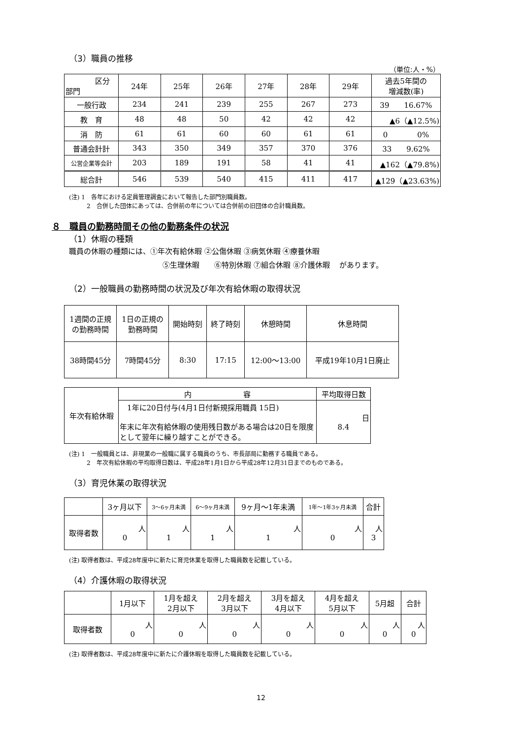（3）職員の推移
（単位:人・%）
| 区分 部門 | 24年 | 25年 | 26年 | 27年 | 28年 | 29年 | 過去5年間の 増減数(率) |
| --- | --- | --- | --- | --- | --- | --- | --- |
| 一般行政 | 234 | 241 | 239 | 255 | 267 | 273 | 39 16.67% |
| 教 育 | 48 | 48 | 50 | 42 | 42 | 42 | ▲6（▲12.5%) |
| 消 防 | 61 | 61 | 60 | 60 | 61 | 61 | 0 0% |
| 普通会計計 | 343 | 350 | 349 | 357 | 370 | 376 | 33 9.62% |
| 公営企業等会計 | 203 | 189 | 191 | 58 | 41 | 41 | ▲162（▲79.8%) |
| 総合計 | 546 | 539 | 540 | 415 | 411 | 417 | ▲129（▲23.63%) |
(注) 1　各年における定員管理調査において報告した部門別職員数。
　　　2　合併した団体にあっては、合併前の年については合併前の旧団体の合計職員数。
８　職員の勤務時間その他の勤務条件の状況
（1）休暇の種類
職員の休暇の種類には、①年次有給休暇 ②公傷休暇 ③病気休暇 ④療養休暇
⑤生理休暇　　⑥特別休暇 ⑦組合休暇 ⑧介護休暇　 があります。
（2）一般職員の勤務時間の状況及び年次有給休暇の取得状況
| 1週間の正規 の勤務時間 | 1日の正規の 勤務時間 | 開始時刻 | 終了時刻 | 休憩時間 | 休息時間 |
| --- | --- | --- | --- | --- | --- |
| 38時間45分 | 7時間45分 | 8:30 | 17:15 | 12:00～13:00 | 平成19年10月1日廃止 |
| 年次有給休暇 | 内 容 | 平均取得日数 |
| | 1年に20日付与(4月1日付新規採用職員 15日) 年末に年次有給休暇の使用残日数がある場合は20日を限度として翌年に繰り越すことができる。 | 日 8.4 |
(注) 1　一般職員とは、非現業の一般職に属する職員のうち、市長部局に勤務する職員である。
　　　2　年次有給休暇の平均取得日数は、平成28年1月1日から平成28年12月31日までのものである。
（3）育児休業の取得状況
| | 3ヶ月以下 | 3～6ヶ月未満 | 6～9ヶ月未満 | 9ヶ月～1年未満 | 1年～1年3ヶ月未満 | 合計 |
| --- | --- | --- | --- | --- | --- | --- |
| 取得者数 | 人 0 | 人 1 | 人 1 | 人 1 | 人 0 | 人 3 |
(注) 取得者数は、平成28年度中に新たに育児休業を取得した職員数を記載している。
（4）介護休暇の取得状況
| | 1月以下 | 1月を超え 2月以下 | 2月を超え 3月以下 | 3月を超え 4月以下 | 4月を超え 5月以下 | 5月超 | 合計 |
| --- | --- | --- | --- | --- | --- | --- | --- |
| 取得者数 | 人 0 | 人 0 | 人 0 | 人 0 | 人 0 | 人 0 | 人 0 |
(注) 取得者数は、平成28年度中に新たに介護休暇を取得した職員数を記載している。
12